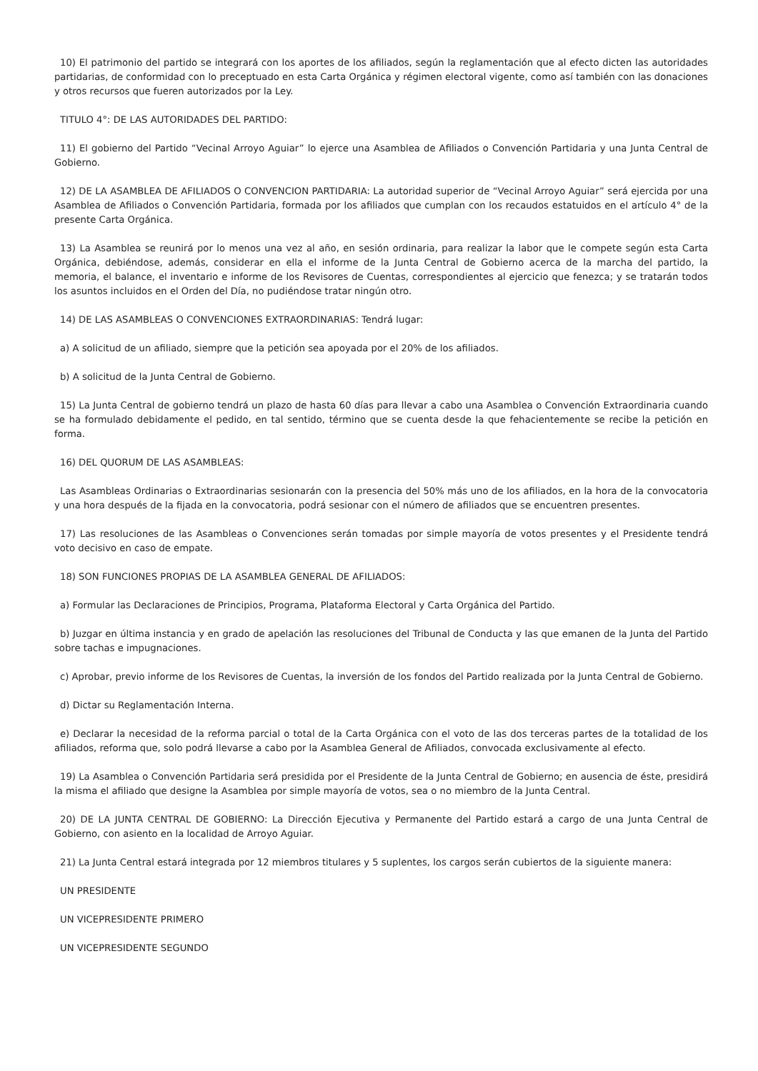10) El patrimonio del partido se integrará con los aportes de los afiliados, según la reglamentación que al efecto dicten las autoridades partidarias, de conformidad con lo preceptuado en esta Carta Orgánica y régimen electoral vigente, como así también con las donaciones y otros recursos que fueren autorizados por la Ley.
TITULO 4°: DE LAS AUTORIDADES DEL PARTIDO:
11) El gobierno del Partido “Vecinal Arroyo Aguiar” lo ejerce una Asamblea de Afiliados o Convención Partidaria y una Junta Central de Gobierno.
12) DE LA ASAMBLEA DE AFILIADOS O CONVENCION PARTIDARIA: La autoridad superior de “Vecinal Arroyo Aguiar” será ejercida por una Asamblea de Afiliados o Convención Partidaria, formada por los afiliados que cumplan con los recaudos estatuidos en el artículo 4° de la presente Carta Orgánica.
13) La Asamblea se reunirá por lo menos una vez al año, en sesión ordinaria, para realizar la labor que le compete según esta Carta Orgánica, debiéndose, además, considerar en ella el informe de la Junta Central de Gobierno acerca de la marcha del partido, la memoria, el balance, el inventario e informe de los Revisores de Cuentas, correspondientes al ejercicio que fenezca; y se tratarán todos los asuntos incluidos en el Orden del Día, no pudiéndose tratar ningún otro.
14) DE LAS ASAMBLEAS O CONVENCIONES EXTRAORDINARIAS: Tendrá lugar:
a) A solicitud de un afiliado, siempre que la petición sea apoyada por el 20% de los afiliados.
b) A solicitud de la Junta Central de Gobierno.
15) La Junta Central de gobierno tendrá un plazo de hasta 60 días para llevar a cabo una Asamblea o Convención Extraordinaria cuando se ha formulado debidamente el pedido, en tal sentido, término que se cuenta desde la que fehacientemente se recibe la petición en forma.
16) DEL QUORUM DE LAS ASAMBLEAS:
Las Asambleas Ordinarias o Extraordinarias sesionarán con la presencia del 50% más uno de los afiliados, en la hora de la convocatoria y una hora después de la fijada en la convocatoria, podrá sesionar con el número de afiliados que se encuentren presentes.
17) Las resoluciones de las Asambleas o Convenciones serán tomadas por simple mayoría de votos presentes y el Presidente tendrá voto decisivo en caso de empate.
18) SON FUNCIONES PROPIAS DE LA ASAMBLEA GENERAL DE AFILIADOS:
a) Formular las Declaraciones de Principios, Programa, Plataforma Electoral y Carta Orgánica del Partido.
b) Juzgar en última instancia y en grado de apelación las resoluciones del Tribunal de Conducta y las que emanen de la Junta del Partido sobre tachas e impugnaciones.
c) Aprobar, previo informe de los Revisores de Cuentas, la inversión de los fondos del Partido realizada por la Junta Central de Gobierno.
d) Dictar su Reglamentación Interna.
e) Declarar la necesidad de la reforma parcial o total de la Carta Orgánica con el voto de las dos terceras partes de la totalidad de los afiliados, reforma que, solo podrá llevarse a cabo por la Asamblea General de Afiliados, convocada exclusivamente al efecto.
19) La Asamblea o Convención Partidaria será presidida por el Presidente de la Junta Central de Gobierno; en ausencia de éste, presidirá la misma el afiliado que designe la Asamblea por simple mayoría de votos, sea o no miembro de la Junta Central.
20) DE LA JUNTA CENTRAL DE GOBIERNO: La Dirección Ejecutiva y Permanente del Partido estará a cargo de una Junta Central de Gobierno, con asiento en la localidad de Arroyo Aguiar.
21) La Junta Central estará integrada por 12 miembros titulares y 5 suplentes, los cargos serán cubiertos de la siguiente manera:
UN PRESIDENTE
UN VICEPRESIDENTE PRIMERO
UN VICEPRESIDENTE SEGUNDO